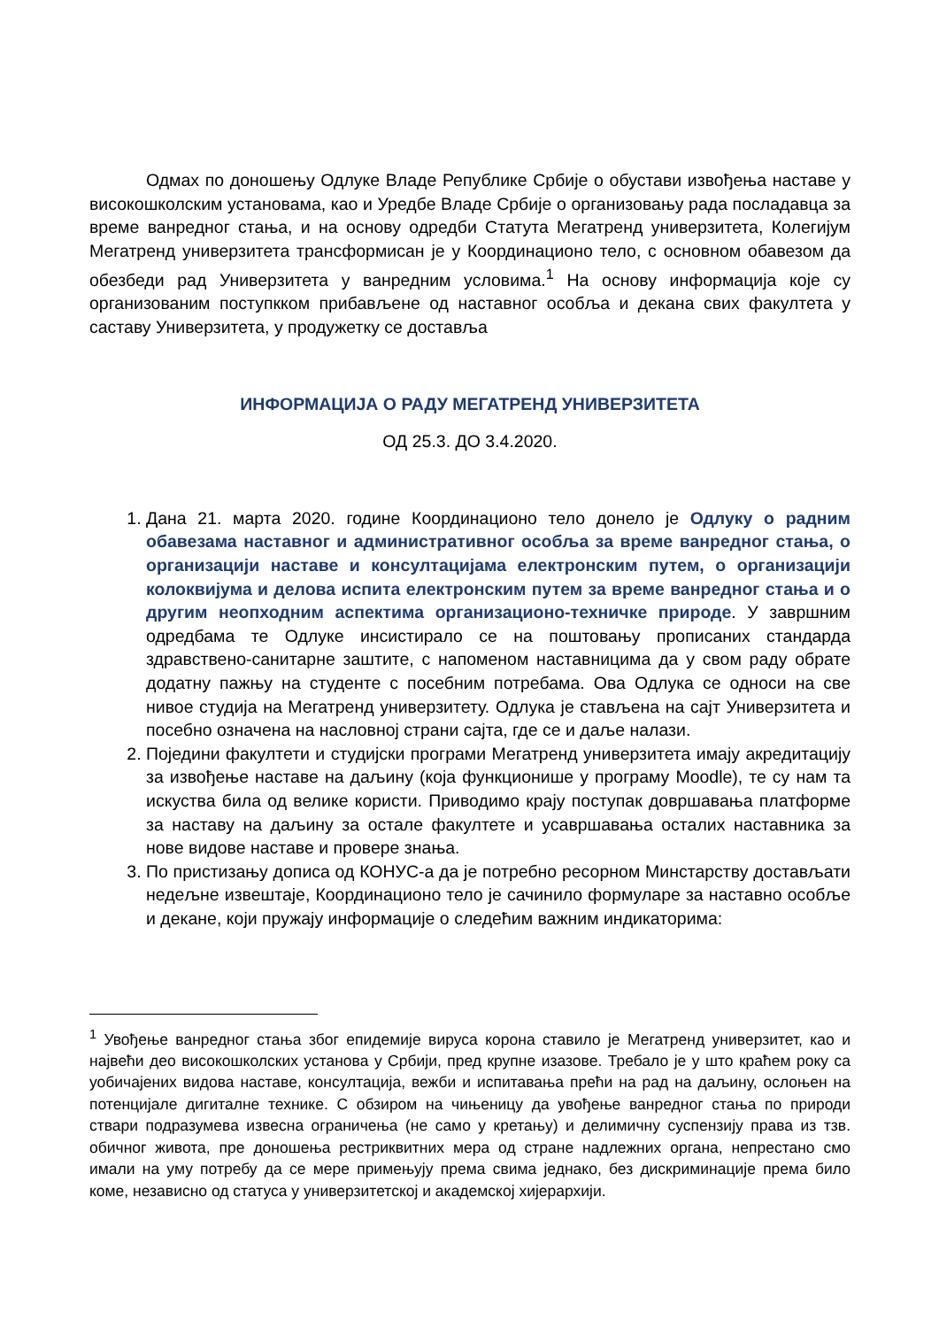Одмах по доношењу Одлуке Владе Републике Србије о обустави извођења наставе у високошколским установама, као и Уредбе Владе Србије о организовању рада посладавца за време ванредног стања, и на основу одредби Статута Мегатренд универзитета, Колегијум Мегатренд универзитета трансформисан је у Координационо тело, с основном обавезом да обезбеди рад Универзитета у ванредним условима.<sup>1</sup> На основу информација које су организованим поступкком прибављене од наставног особља и декана свих факултета у саставу Универзитета, у продужетку се доставља
ИНФОРМАЦИЈА О РАДУ МЕГАТРЕНД УНИВЕРЗИТЕТА
ОД 25.3. ДО 3.4.2020.
1. Дана 21. марта 2020. године Координационо тело донело је Одлуку о радним обавезама наставног и административног особља за време ванредног стања, о организацији наставе и консултацијама електронским путем, о организацији колоквијума и делова испита електронским путем за време ванредног стања и о другим неопходним аспектима организационо-техничке природе. У завршним одредбама те Одлуке инсистирало се на поштовању прописаних стандарда здравствено-санитарне заштите, с напоменом наставницима да у свом раду обрате додатну пажњу на студенте с посебним потребама. Ова Одлука се односи на све нивое студија на Мегатренд универзитету. Одлука је стављена на сајт Универзитета и посебно означена на насловној страни сајта, где се и даље налази.
2. Поједини факултети и студијски програми Мегатренд универзитета имају акредитацију за извођење наставе на даљину (која функционише у програму Moodle), те су нам та искуства била од велике користи. Приводимо крају поступак довршавања платформе за наставу на даљину за остале факултете и усавршавања осталих наставника за нове видове наставе и провере знања.
3. По пристизању дописа од КОНУС-а да је потребно ресорном Минстарству достављати недељне извештаје, Координационо тело је сачинило формуларе за наставно особље и декане, који пружају информације о следећим важним индикаторима:
<sup>1</sup> Увођење ванредног стања због епидемије вируса корона ставило је Мегатренд универзитет, као и највећи део високошколских установа у Србији, пред крупне изазове. Требало је у што краћем року са уобичајених видова наставе, консултација, вежби и испитавања прећи на рад на даљину, ослоњен на потенцијале дигиталне технике. С обзиром на чињеницу да увођење ванредног стања по природи ствари подразумева извесна ограничења (не само у кретању) и делимичну суспензију права из тзв. обичног живота, пре доношења рестриквитних мера од стране надлежних органа, непрестано смо имали на уму потребу да се мере примењују према свима једнако, без дискриминације према било коме, независно од статуса у универзитетској и академској хијерархији.